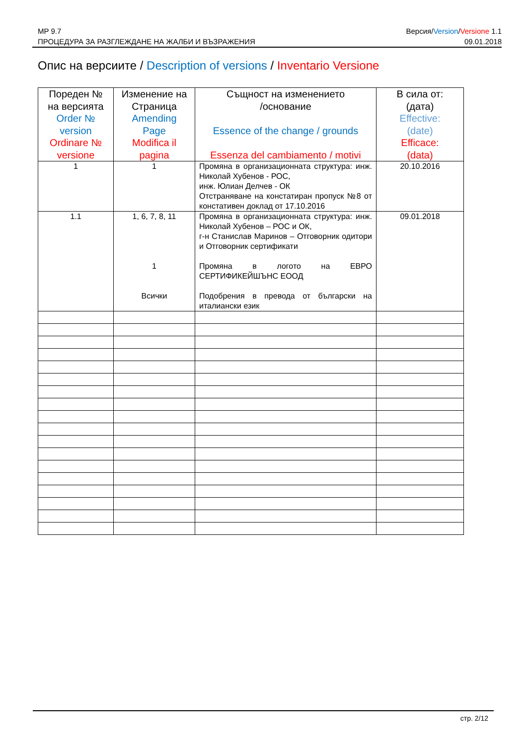MP 9.7
ПРОЦЕДУРА ЗА РАЗГЛЕЖДАНЕ НА ЖАЛБИ И ВЪЗРАЖЕНИЯ
Версия/Version/Versione 1.1
09.01.2018
Опис на версиите / Description of versions / Inventario Versione
| Пореден № на версията Order № version Ordinare № versione | Изменение на Страница Amending Page Modifica il pagina | Същност на изменението /основание Essence of the change / grounds Essenza del cambiamento / motivi | В сила от: (дата) Effective: (date) Efficace: (data) |
| --- | --- | --- | --- |
| 1 | 1 | Промяна в организационната структура: инж. Николай Хубенов - РОС, инж. Юлиан Делчев - ОК Отстраняване на констатиран пропуск №8 от констативен доклад от 17.10.2016 | 20.10.2016 |
| 1.1 | 1, 6, 7, 8, 11 1 Всички | Промяна в организационната структура: инж. Николай Хубенов – РОС и ОК, г-н Станислав Маринов – Отговорник одитори и Отговорник сертификати Промяна в логото на ЕВРО СЕРТИФИКЕЙШЪНС ЕООД Подобрения в превода от български на италиански език | 09.01.2018 |
стр. 2/12